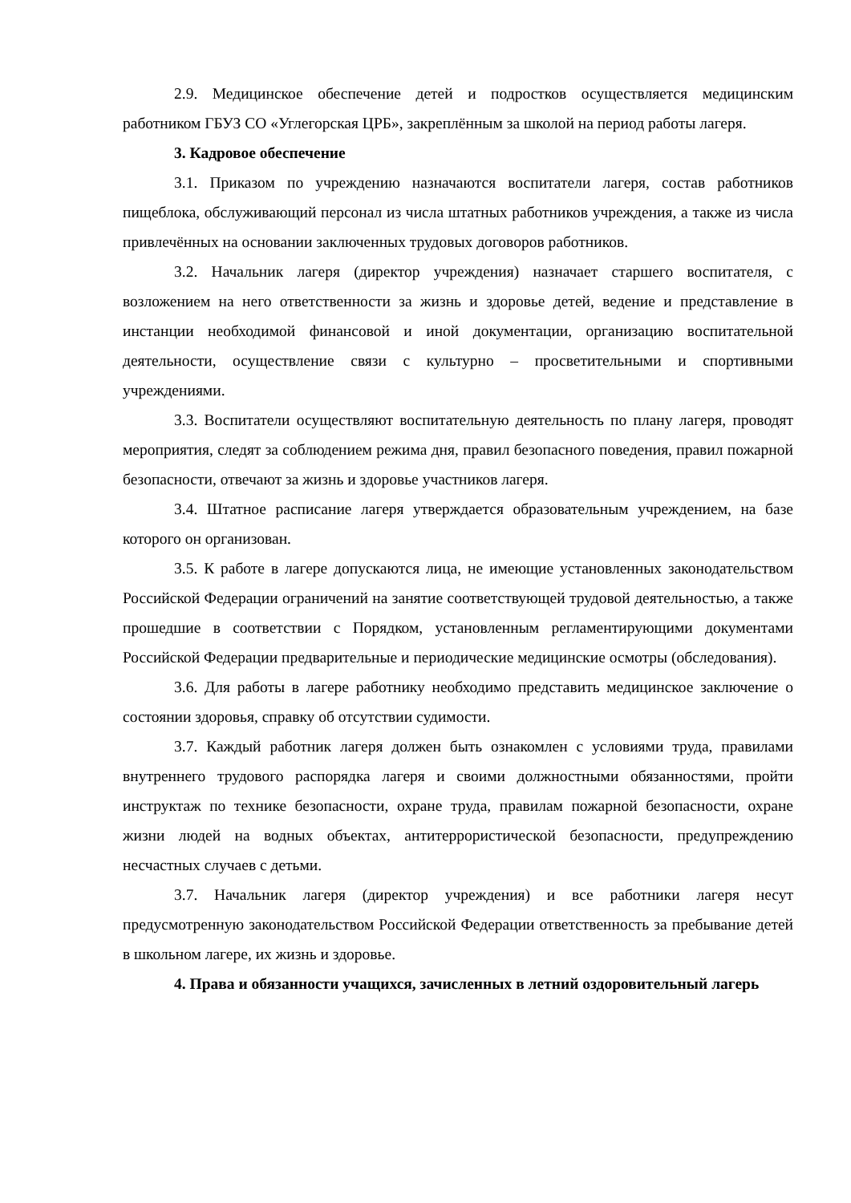2.9. Медицинское обеспечение детей и подростков осуществляется медицинским работником ГБУЗ СО «Углегорская ЦРБ», закреплённым за школой на период работы лагеря.
3. Кадровое обеспечение
3.1. Приказом по учреждению назначаются воспитатели лагеря, состав работников пищеблока, обслуживающий персонал из числа штатных работников учреждения, а также из числа привлечённых на основании заключенных трудовых договоров работников.
3.2. Начальник лагеря (директор учреждения) назначает старшего воспитателя, с возложением на него ответственности за жизнь и здоровье детей, ведение и представление в инстанции необходимой финансовой и иной документации, организацию воспитательной деятельности, осуществление связи с культурно – просветительными и спортивными учреждениями.
3.3. Воспитатели осуществляют воспитательную деятельность по плану лагеря, проводят мероприятия, следят за соблюдением режима дня, правил безопасного поведения, правил пожарной безопасности, отвечают за жизнь и здоровье участников лагеря.
3.4. Штатное расписание лагеря утверждается образовательным учреждением, на базе которого он организован.
3.5. К работе в лагере допускаются лица, не имеющие установленных законодательством Российской Федерации ограничений на занятие соответствующей трудовой деятельностью, а также прошедшие в соответствии с Порядком, установленным регламентирующими документами Российской Федерации предварительные и периодические медицинские осмотры (обследования).
3.6. Для работы в лагере работнику необходимо представить медицинское заключение о состоянии здоровья, справку об отсутствии судимости.
3.7. Каждый работник лагеря должен быть ознакомлен с условиями труда, правилами внутреннего трудового распорядка лагеря и своими должностными обязанностями, пройти инструктаж по технике безопасности, охране труда, правилам пожарной безопасности, охране жизни людей на водных объектах, антитеррористической безопасности, предупреждению несчастных случаев с детьми.
3.7. Начальник лагеря (директор учреждения) и все работники лагеря несут предусмотренную законодательством Российской Федерации ответственность за пребывание детей в школьном лагере, их жизнь и здоровье.
4. Права и обязанности учащихся, зачисленных в летний оздоровительный лагерь